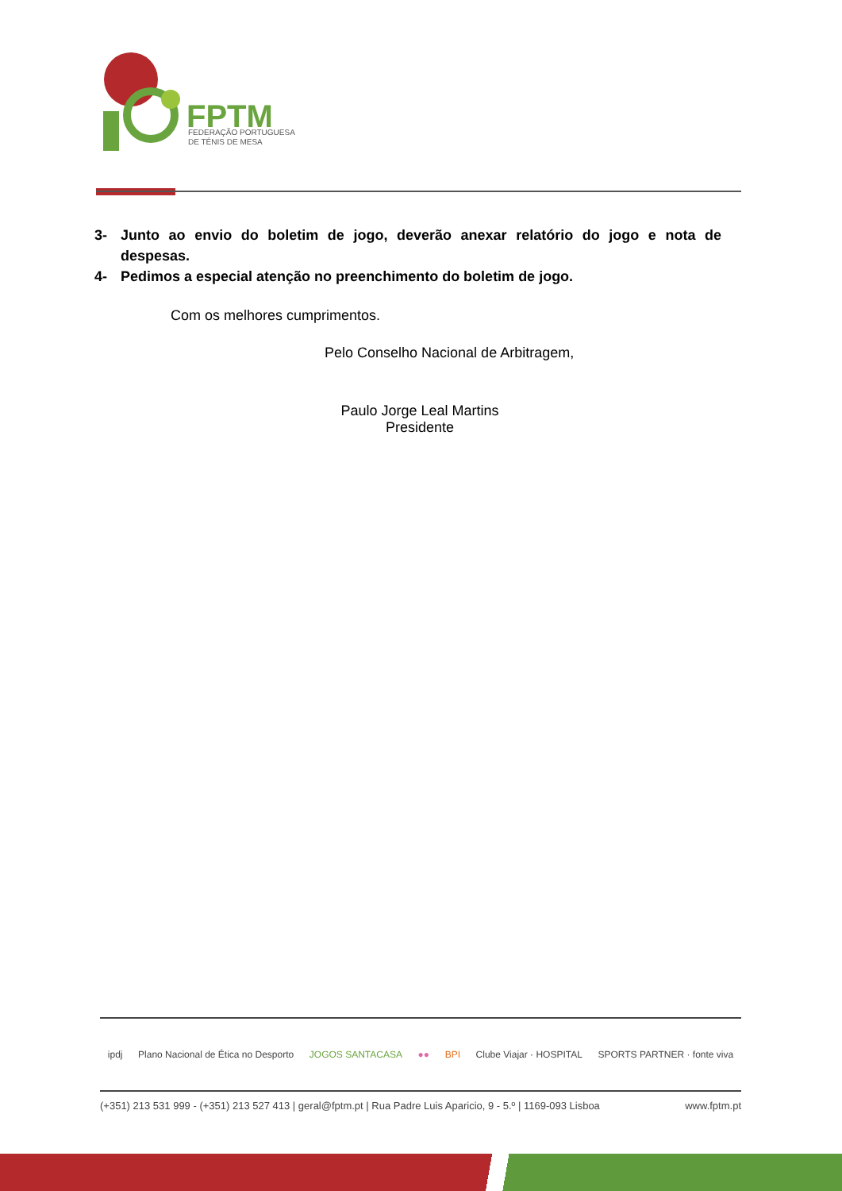FPTM
FEDERAÇÃO PORTUGUESA
DE TÉNIS DE MESA
3- Junto ao envio do boletim de jogo, deverão anexar relatório do jogo e nota de despesas.
4- Pedimos a especial atenção no preenchimento do boletim de jogo.
Com os melhores cumprimentos.
Pelo Conselho Nacional de Arbitragem,
Paulo Jorge Leal Martins
Presidente
ipdj Plano Nacional de Ética no Desporto JOGOS SANTACASA ●● BPI Clube Viajar · HOSPITAL SPORTS PARTNER · fonte viva
(+351) 213 531 999 - (+351) 213 527 413 | geral@fptm.pt | Rua Padre Luis Aparicio, 9 - 5.º | 1169-093 Lisboa www.fptm.pt